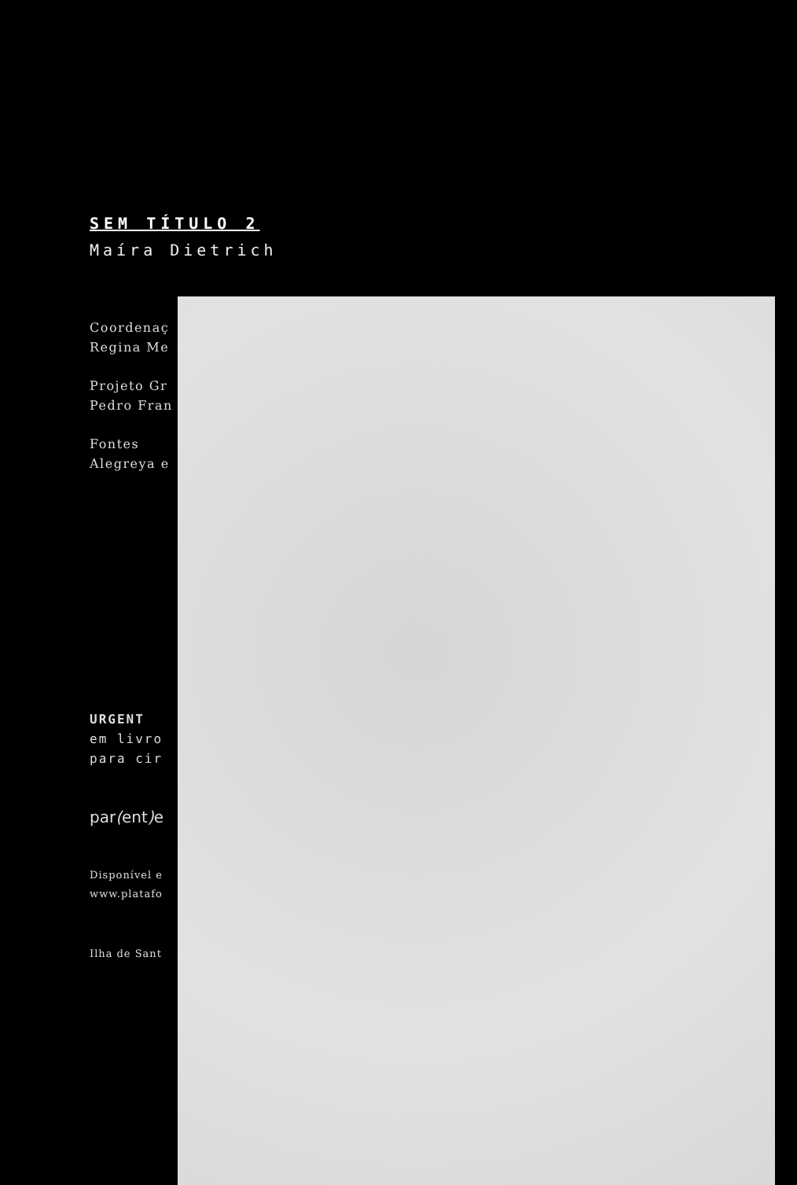SEM TÍTULO 2
Maíra Dietrich
Coordenaç
Regina Me
Projeto Gr
Pedro Fran
Fontes
Alegreya e
URGENT
em livro
para cir
par(ent) e
Disponível e
www.platafo
Ilha de Sant